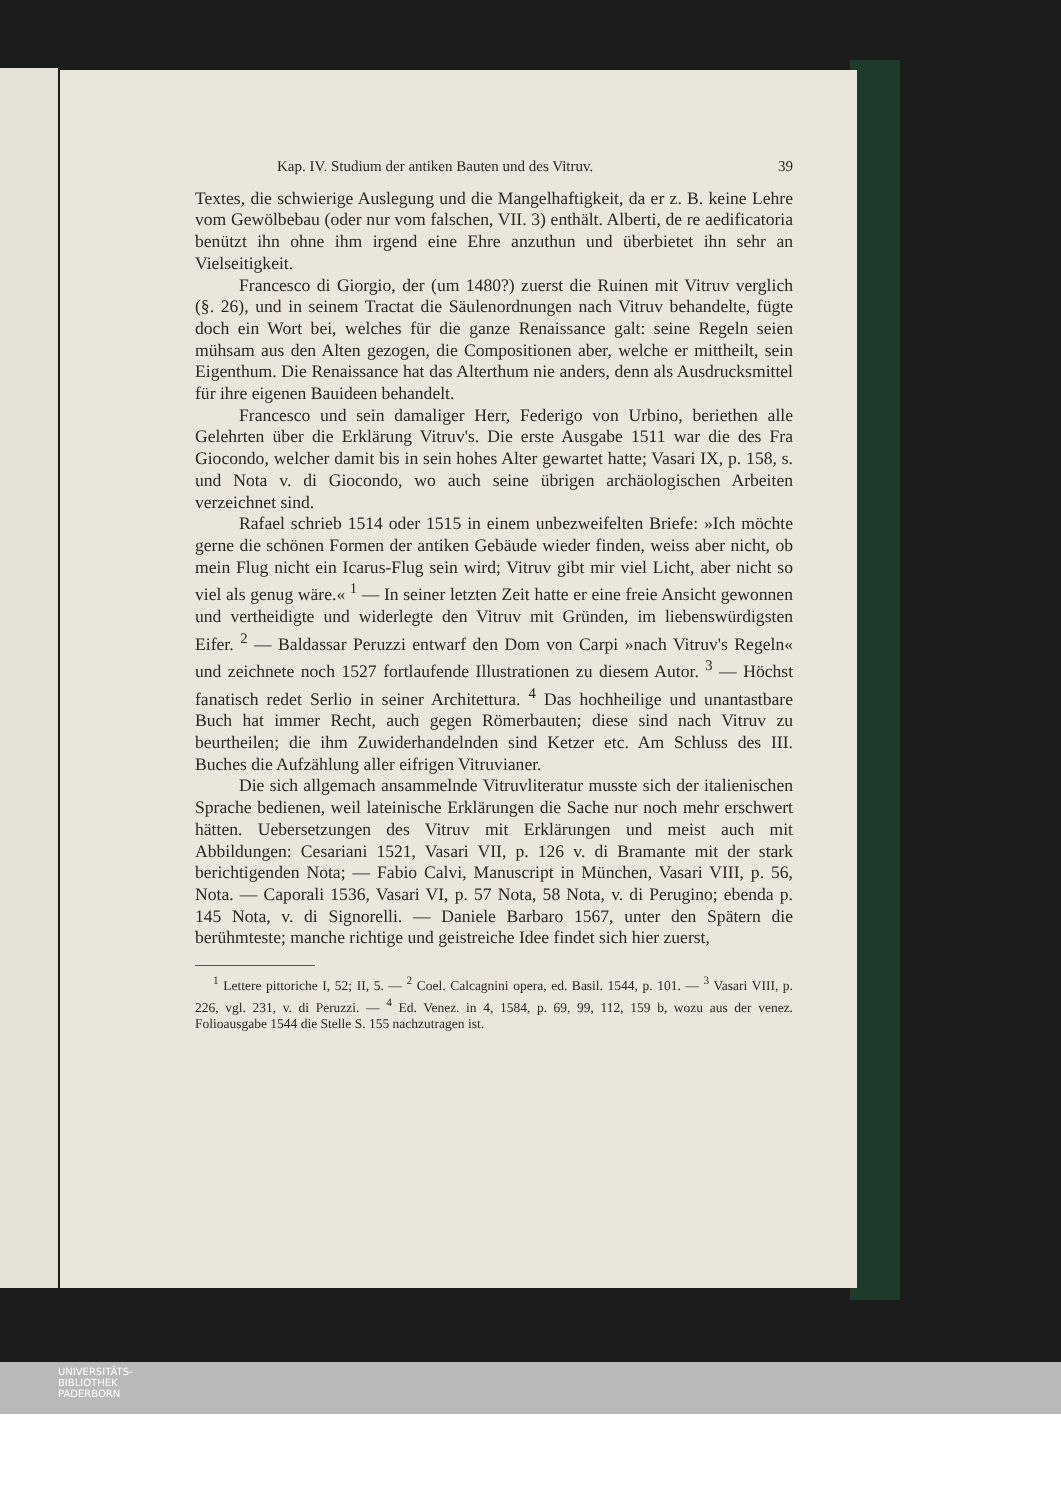Kap. IV. Studium der antiken Bauten und des Vitruv. 39
Textes, die schwierige Auslegung und die Mangelhaftigkeit, da er z. B. keine Lehre vom Gewölbebau (oder nur vom falschen, VII. 3) enthält. Alberti, de re aedificatoria benützt ihn ohne ihm irgend eine Ehre anzuthun und überbietet ihn sehr an Vielseitigkeit.
Francesco di Giorgio, der (um 1480?) zuerst die Ruinen mit Vitruv verglich (§. 26), und in seinem Tractat die Säulenordnungen nach Vitruv behandelte, fügte doch ein Wort bei, welches für die ganze Renaissance galt: seine Regeln seien mühsam aus den Alten gezogen, die Compositionen aber, welche er mittheilt, sein Eigenthum. Die Renaissance hat das Alterthum nie anders, denn als Ausdrucksmittel für ihre eigenen Bauideen behandelt.
Francesco und sein damaliger Herr, Federigo von Urbino, beriethen alle Gelehrten über die Erklärung Vitruv's. Die erste Ausgabe 1511 war die des Fra Giocondo, welcher damit bis in sein hohes Alter gewartet hatte; Vasari IX, p. 158, s. und Nota v. di Giocondo, wo auch seine übrigen archäologischen Arbeiten verzeichnet sind.
Rafael schrieb 1514 oder 1515 in einem unbezweifelten Briefe: »Ich möchte gerne die schönen Formen der antiken Gebäude wieder finden, weiss aber nicht, ob mein Flug nicht ein Icarus-Flug sein wird; Vitruv gibt mir viel Licht, aber nicht so viel als genug wäre.« <sup>1</sup> — In seiner letzten Zeit hatte er eine freie Ansicht gewonnen und vertheidigte und widerlegte den Vitruv mit Gründen, im liebenswürdigsten Eifer. <sup>2</sup> — Baldassar Peruzzi entwarf den Dom von Carpi »nach Vitruv's Regeln« und zeichnete noch 1527 fortlaufende Illustrationen zu diesem Autor. <sup>3</sup> — Höchst fanatisch redet Serlio in seiner Architettura. <sup>4</sup> Das hochheilige und unantastbare Buch hat immer Recht, auch gegen Römerbauten; diese sind nach Vitruv zu beurtheilen; die ihm Zuwiderhandelnden sind Ketzer etc. Am Schluss des III. Buches die Aufzählung aller eifrigen Vitruvianer.
Die sich allgemach ansammelnde Vitruvliteratur musste sich der italienischen Sprache bedienen, weil lateinische Erklärungen die Sache nur noch mehr erschwert hätten. Uebersetzungen des Vitruv mit Erklärungen und meist auch mit Abbildungen: Cesariani 1521, Vasari VII, p. 126 v. di Bramante mit der stark berichtigenden Nota; — Fabio Calvi, Manuscript in München, Vasari VIII, p. 56, Nota. — Caporali 1536, Vasari VI, p. 57 Nota, 58 Nota, v. di Perugino; ebenda p. 145 Nota, v. di Signorelli. — Daniele Barbaro 1567, unter den Spätern die berühmteste; manche richtige und geistreiche Idee findet sich hier zuerst,
<sup>1</sup> Lettere pittoriche I, 52; II, 5. — <sup>2</sup> Coel. Calcagnini opera, ed. Basil. 1544, p. 101. — <sup>3</sup> Vasari VIII, p. 226, vgl. 231, v. di Peruzzi. — <sup>4</sup> Ed. Venez. in 4, 1584, p. 69, 99, 112, 159 b, wozu aus der venez. Folioausgabe 1544 die Stelle S. 155 nachzutragen ist.
UNIVERSITÄTS-
BIBLIOTHEK
PADERBORN